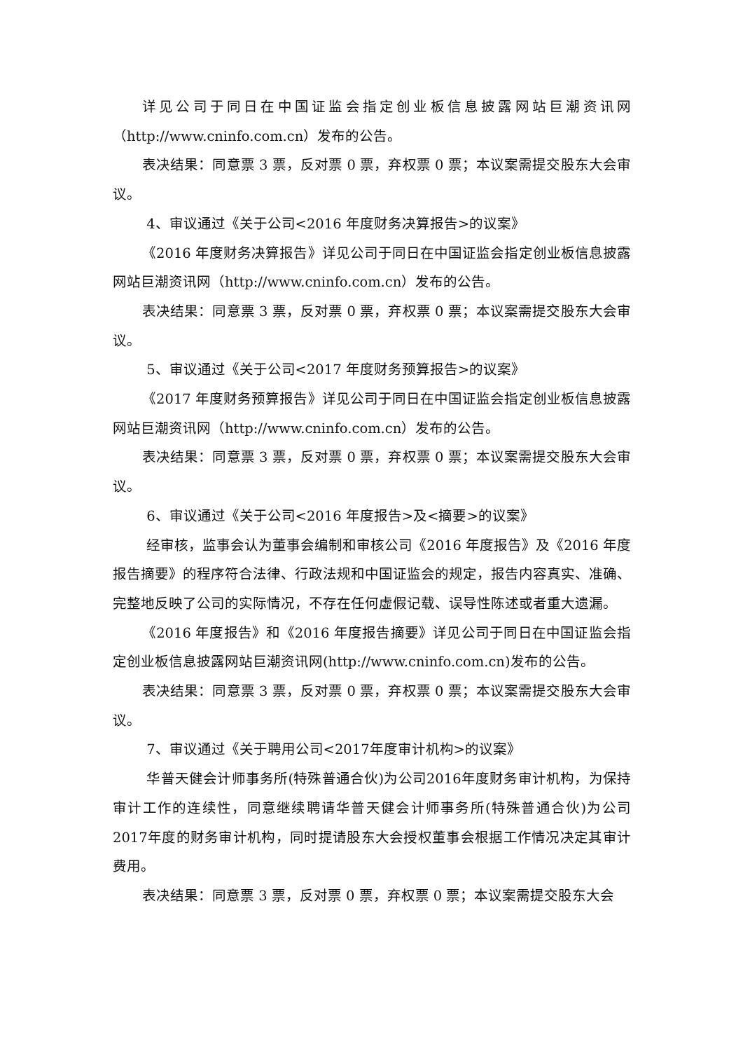详见公司于同日在中国证监会指定创业板信息披露网站巨潮资讯网（http://www.cninfo.com.cn）发布的公告。
表决结果：同意票 3 票，反对票 0 票，弃权票 0 票；本议案需提交股东大会审议。
4、审议通过《关于公司<2016 年度财务决算报告>的议案》
《2016 年度财务决算报告》详见公司于同日在中国证监会指定创业板信息披露网站巨潮资讯网（http://www.cninfo.com.cn）发布的公告。
表决结果：同意票 3 票，反对票 0 票，弃权票 0 票；本议案需提交股东大会审议。
5、审议通过《关于公司<2017 年度财务预算报告>的议案》
《2017 年度财务预算报告》详见公司于同日在中国证监会指定创业板信息披露网站巨潮资讯网（http://www.cninfo.com.cn）发布的公告。
表决结果：同意票 3 票，反对票 0 票，弃权票 0 票；本议案需提交股东大会审议。
6、审议通过《关于公司<2016 年度报告>及<摘要>的议案》
经审核，监事会认为董事会编制和审核公司《2016 年度报告》及《2016 年度报告摘要》的程序符合法律、行政法规和中国证监会的规定，报告内容真实、准确、完整地反映了公司的实际情况，不存在任何虚假记载、误导性陈述或者重大遗漏。
《2016 年度报告》和《2016 年度报告摘要》详见公司于同日在中国证监会指定创业板信息披露网站巨潮资讯网(http://www.cninfo.com.cn)发布的公告。
表决结果：同意票 3 票，反对票 0 票，弃权票 0 票；本议案需提交股东大会审议。
7、审议通过《关于聘用公司<2017年度审计机构>的议案》
华普天健会计师事务所(特殊普通合伙)为公司2016年度财务审计机构，为保持审计工作的连续性，同意继续聘请华普天健会计师事务所(特殊普通合伙)为公司2017年度的财务审计机构，同时提请股东大会授权董事会根据工作情况决定其审计费用。
表决结果：同意票 3 票，反对票 0 票，弃权票 0 票；本议案需提交股东大会